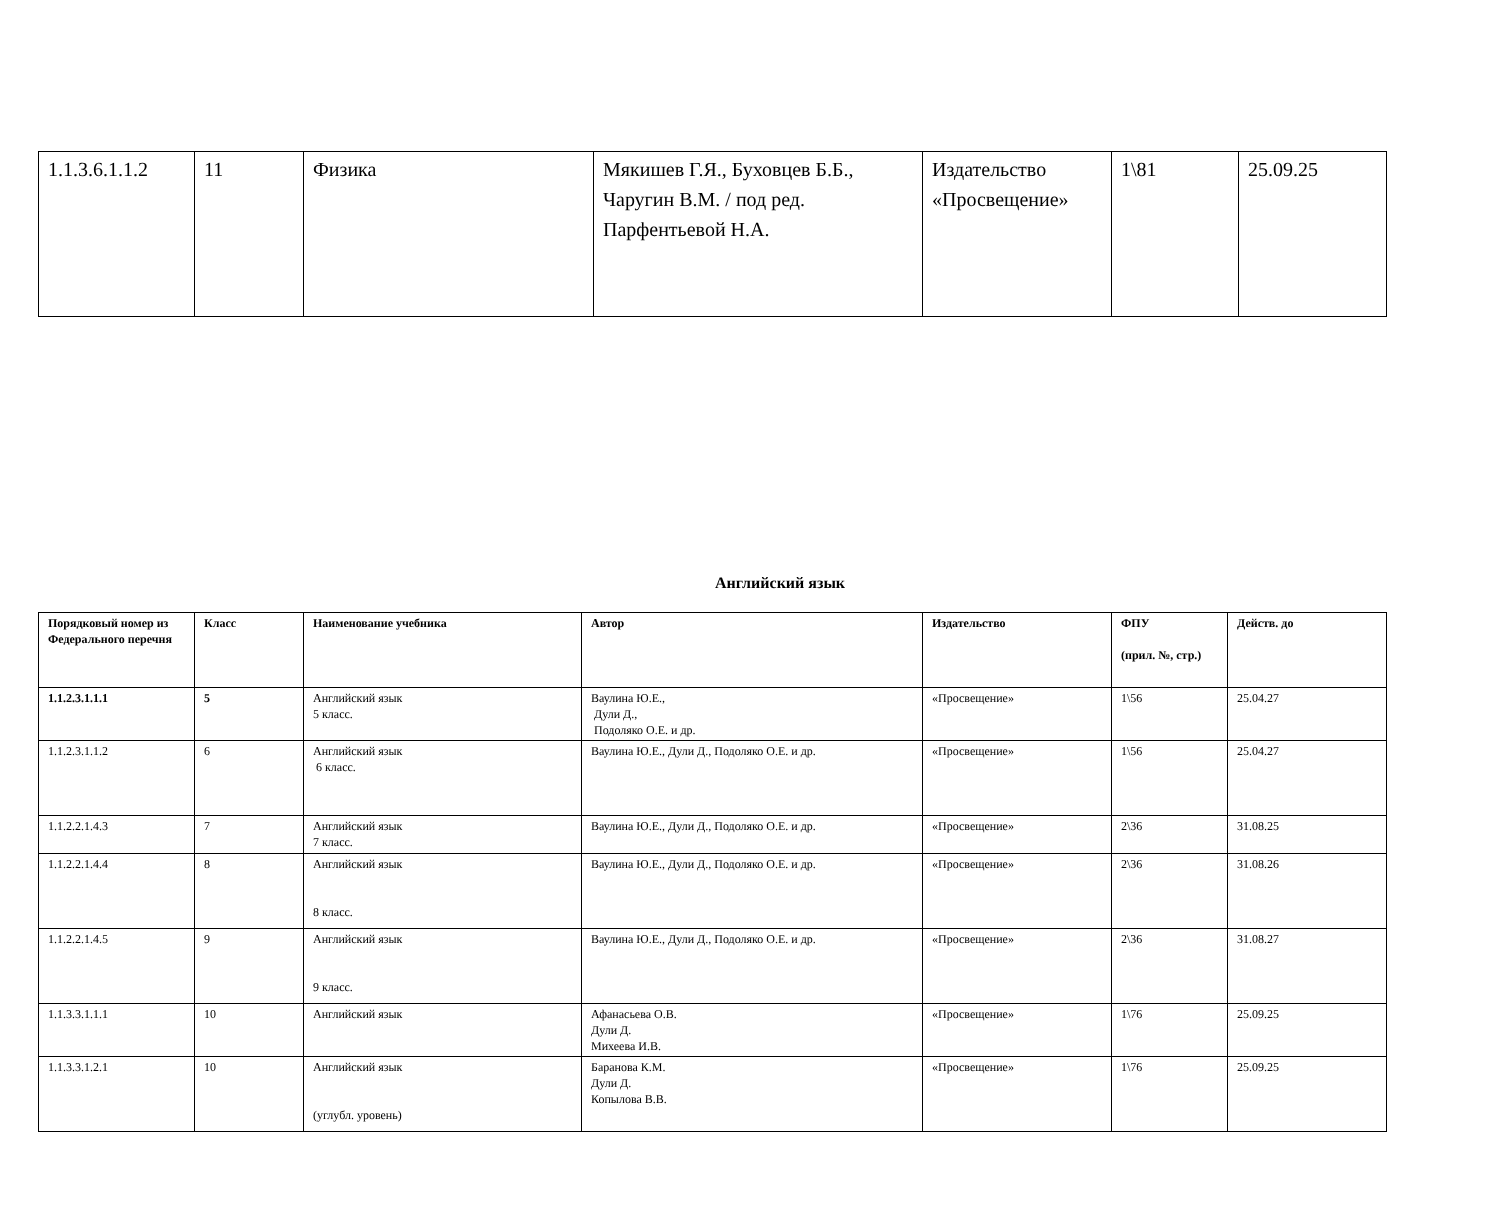| 1.1.3.6.1.1.2 | 11 | Физика | Мякишев Г.Я., Буховцев Б.Б., Чаругин В.М. / под ред. Парфентьевой Н.А. | Издательство «Просвещение» | 1\81 | 25.09.25 |
Английский язык
| Порядковый номер из Федерального перечня | Класс | Наименование учебника | Автор | Издательство | ФПУ (прил. №, стр.) | Действ. до |
| --- | --- | --- | --- | --- | --- | --- |
| 1.1.2.3.1.1.1 | 5 | Английский язык 5 класс. | Ваулина Ю.Е., Дули Д., Подоляко О.Е. и др. | «Просвещение» | 1\56 | 25.04.27 |
| 1.1.2.3.1.1.2 | 6 | Английский язык 6 класс. | Ваулина Ю.Е., Дули Д., Подоляко О.Е. и др. | «Просвещение» | 1\56 | 25.04.27 |
| 1.1.2.2.1.4.3 | 7 | Английский язык 7 класс. | Ваулина Ю.Е., Дули Д., Подоляко О.Е. и др. | «Просвещение» | 2\36 | 31.08.25 |
| 1.1.2.2.1.4.4 | 8 | Английский язык 8 класс. | Ваулина Ю.Е., Дули Д., Подоляко О.Е. и др. | «Просвещение» | 2\36 | 31.08.26 |
| 1.1.2.2.1.4.5 | 9 | Английский язык 9 класс. | Ваулина Ю.Е., Дули Д., Подоляко О.Е. и др. | «Просвещение» | 2\36 | 31.08.27 |
| 1.1.3.3.1.1.1 | 10 | Английский язык | Афанасьева О.В. Дули Д. Михеева И.В. | «Просвещение» | 1\76 | 25.09.25 |
| 1.1.3.3.1.2.1 | 10 | Английский язык (углубл. уровень) | Баранова К.М. Дули Д. Копылова В.В. | «Просвещение» | 1\76 | 25.09.25 |